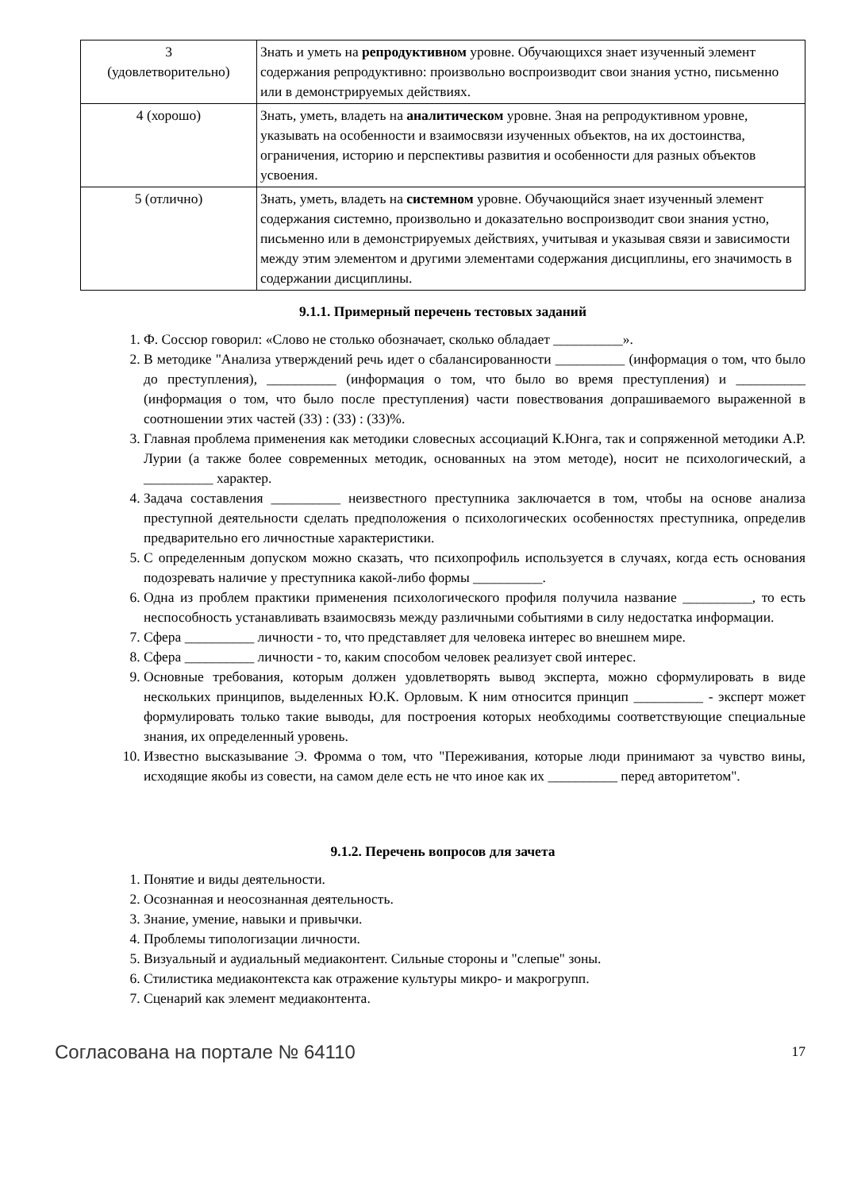| 3 (удовлетворительно) | Знать и уметь на репродуктивном уровне. Обучающихся знает изученный элемент содержания репродуктивно: произвольно воспроизводит свои знания устно, письменно или в демонстрируемых действиях. |
| 4 (хорошо) | Знать, уметь, владеть на аналитическом уровне. Зная на репродуктивном уровне, указывать на особенности и взаимосвязи изученных объектов, на их достоинства, ограничения, историю и перспективы развития и особенности для разных объектов усвоения. |
| 5 (отлично) | Знать, уметь, владеть на системном уровне. Обучающийся знает изученный элемент содержания системно, произвольно и доказательно воспроизводит свои знания устно, письменно или в демонстрируемых действиях, учитывая и указывая связи и зависимости между этим элементом и другими элементами содержания дисциплины, его значимость в содержании дисциплины. |
9.1.1. Примерный перечень тестовых заданий
1. Ф. Соссюр говорил: «Слово не столько обозначает, сколько обладает __________».
2. В методике "Анализа утверждений речь идет о сбалансированности __________ (информация о том, что было до преступления), __________ (информация о том, что было во время преступления) и __________ (информация о том, что было после преступления) части повествования допрашиваемого выраженной в соотношении этих частей (33) : (33) : (33)%.
3. Главная проблема применения как методики словесных ассоциаций К.Юнга, так и сопряженной методики А.Р. Лурии (а также более современных методик, основанных на этом методе), носит не психологический, а __________ характер.
4. Задача составления __________ неизвестного преступника заключается в том, чтобы на основе анализа преступной деятельности сделать предположения о психологических особенностях преступника, определив предварительно его личностные характеристики.
5. С определенным допуском можно сказать, что психопрофиль используется в случаях, когда есть основания подозревать наличие у преступника какой-либо формы __________.
6. Одна из проблем практики применения психологического профиля получила название __________, то есть неспособность устанавливать взаимосвязь между различными событиями в силу недостатка информации.
7. Сфера __________ личности - то, что представляет для человека интерес во внешнем мире.
8. Сфера __________ личности - то, каким способом человек реализует свой интерес.
9. Основные требования, которым должен удовлетворять вывод эксперта, можно сформулировать в виде нескольких принципов, выделенных Ю.К. Орловым. К ним относится принцип __________ - эксперт может формулировать только такие выводы, для построения которых необходимы соответствующие специальные знания, их определенный уровень.
10. Известно высказывание Э. Фромма о том, что "Переживания, которые люди принимают за чувство вины, исходящие якобы из совести, на самом деле есть не что иное как их __________ перед авторитетом".
9.1.2. Перечень вопросов для зачета
1. Понятие и виды деятельности.
2. Осознанная и неосознанная деятельность.
3. Знание, умение, навыки и привычки.
4. Проблемы типологизации личности.
5. Визуальный и аудиальный медиаконтент. Сильные стороны и "слепые" зоны.
6. Стилистика медиаконтекста как отражение культуры микро- и макрогрупп.
7. Сценарий как элемент медиаконтента.
Согласована на портале № 64110 17